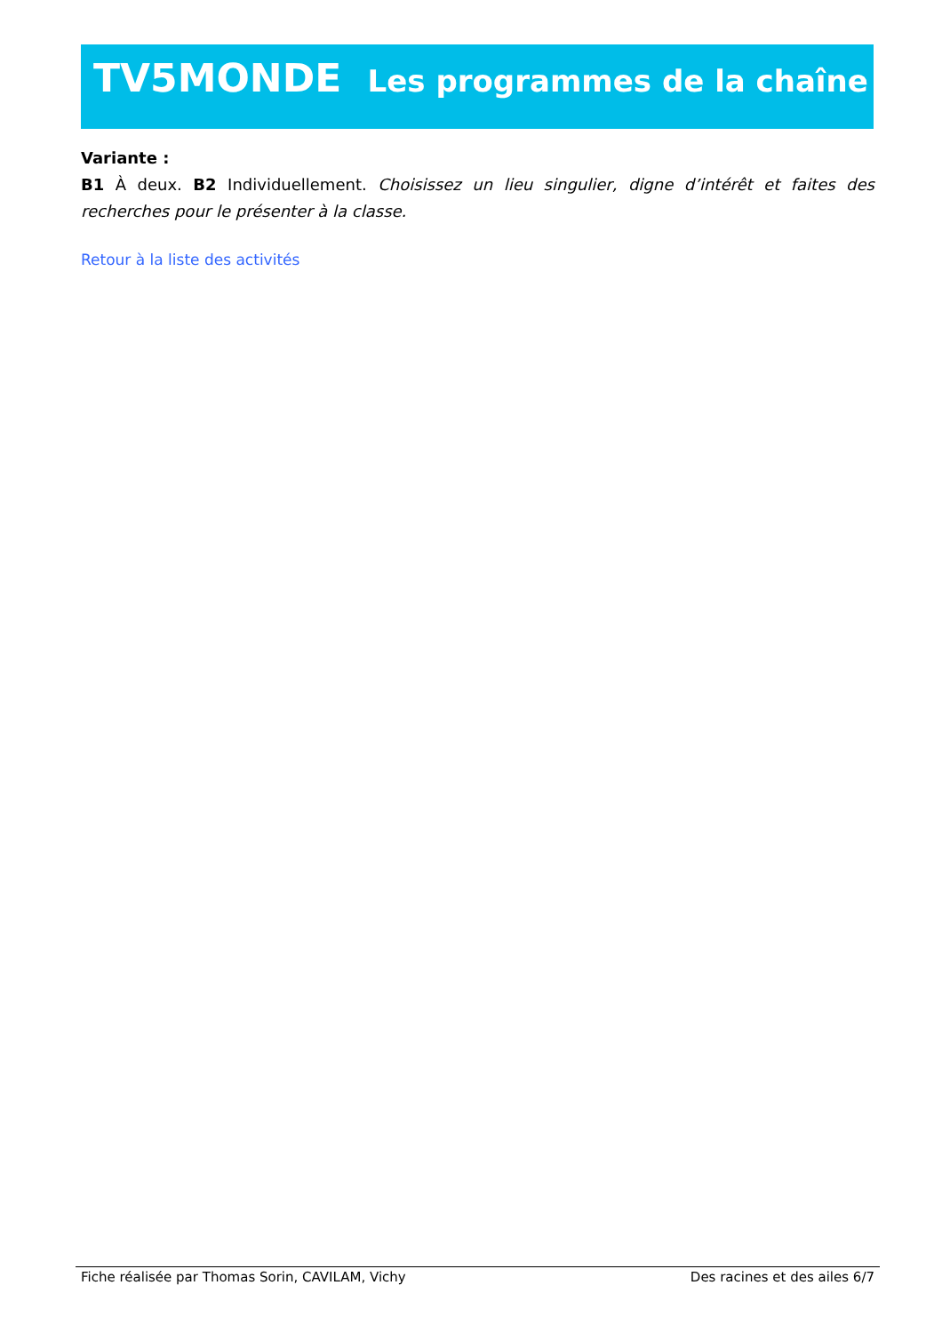TV5MONDE Les programmes de la chaîne
Variante :
B1 À deux. B2 Individuellement. Choisissez un lieu singulier, digne d’intérêt et faites des recherches pour le présenter à la classe.
Retour à la liste des activités
Fiche réalisée par Thomas Sorin, CAVILAM, Vichy Des racines et des ailes 6/7